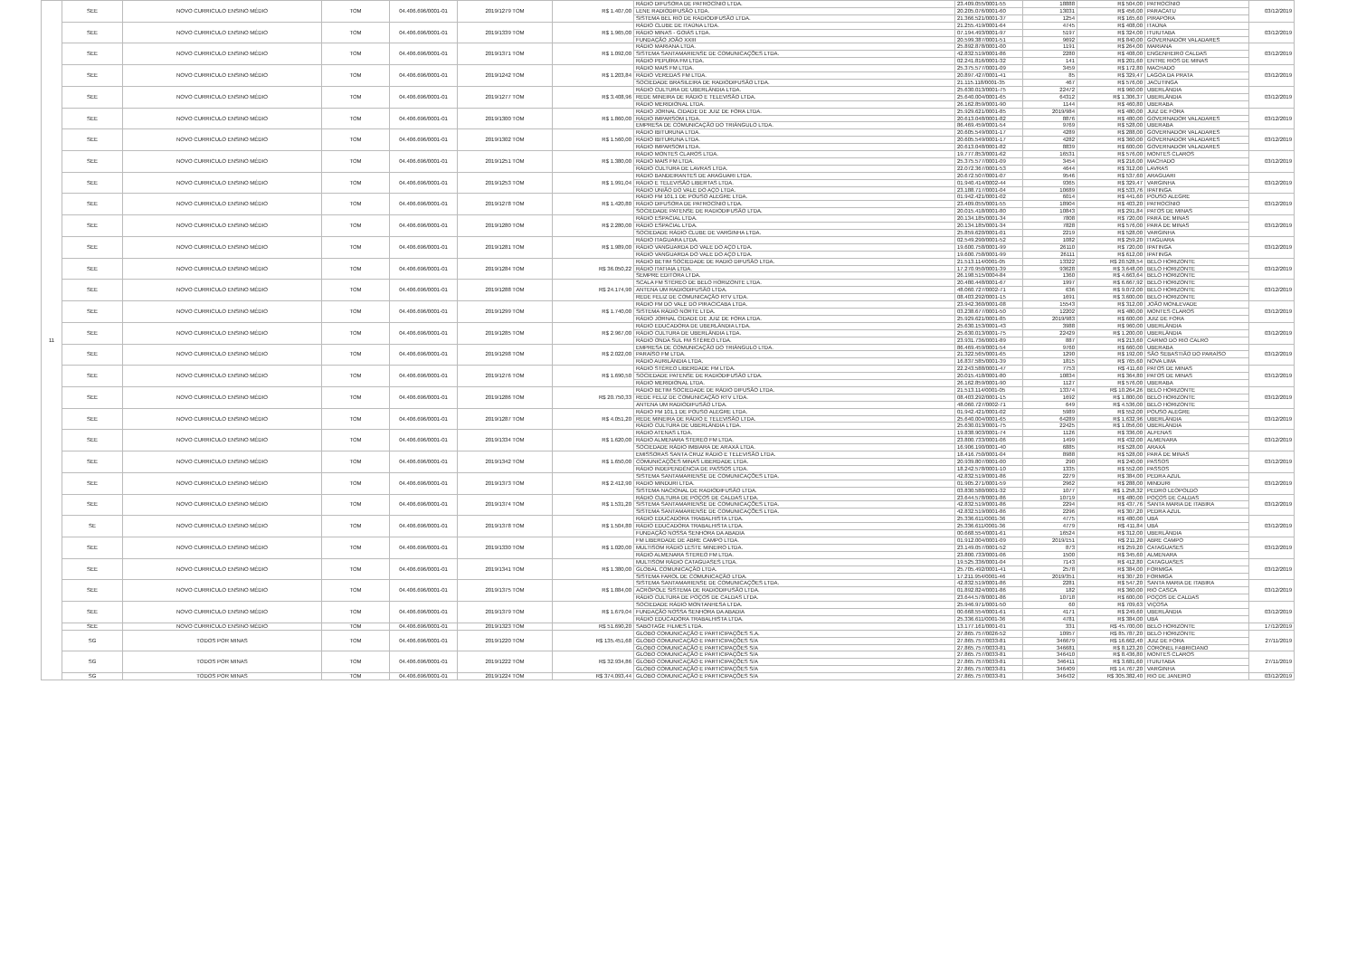| 11 | SEE | NOVO CURRICULO ENSINO MÉDIO | TOM | 04.406.696/0001-01 | 2019/1279 TOM | R$ 1.407,00 | RÁDIO DIFUSORA DE PATROCÍNIO LTDA. | 23.409.055/0001-55 | 18888 | R$ 504,00 | PATROCÍNIO | 03/12/2019 |
| | | | | | | | LENE RADIODIFUSÃO LTDA. | 20.205.076/0001-60 | 13031 | R$ 456,00 | PARACATU | |
| | | | | | | | SISTEMA BEL RIO DE RADIODIFUSÃO LTDA. | 21.366.521/0001-37 | 1254 | R$ 165,60 | PIRAPORA | |
| | SEE | NOVO CURRICULO ENSINO MÉDIO | TOM | 04.406.696/0001-01 | 2019/1339 TOM | R$ 1.965,00 | RÁDIO CLUBE DE ITAÚNA LTDA. | 21.255.419/0001-64 | 4745 | R$ 408,00 | ITAÚNA | 03/12/2019 |
| | | | | | | | RÁDIO MINAS - GOIÁS LTDA. | 07.194.493/0001-97 | 5197 | R$ 324,00 | ITUIUTABA | |
| | | | | | | | FUNDAÇÃO JOÃO XXIII | 20.599.387/0001-51 | 9692 | R$ 840,00 | GOVERNADOR VALADARES | |
| | SEE | NOVO CURRICULO ENSINO MÉDIO | TOM | 04.406.696/0001-01 | 2019/1371 TOM | R$ 1.092,00 | RÁDIO MARIANA LTDA. | 25.892.878/0001-00 | 1191 | R$ 264,00 | MARIANA | 03/12/2019 |
| | | | | | | | SISTEMA SANTAMARIENSE DE COMUNICAÇÕES LTDA. | 42.832.519/0001-86 | 2280 | R$ 408,00 | ENGENHEIRO CALDAS | |
| | | | | | | | RÁDIO PEPUÍRA FM LTDA. | 02.241.816/0001-32 | 141 | R$ 201,60 | ENTRE RIOS DE MINAS | |
| | SEE | NOVO CURRICULO ENSINO MÉDIO | TOM | 04.406.696/0001-01 | 2019/1242 TOM | R$ 1.203,84 | RÁDIO MAIS FM LTDA. | 25.375.577/0001-09 | 3459 | R$ 172,80 | MACHADO | 03/12/2019 |
| | | | | | | | RÁDIO VEREDAS FM LTDA. | 20.897.427/0001-41 | 85 | R$ 329,47 | LAGOA DA PRATA | |
| | | | | | | | SOCIEDADE BRASILEIRA DE RADIODIFUSÃO LTDA. | 21.115.118/0001-35 | 467 | R$ 576,00 | JACUTINGA | |
| | SEE | NOVO CURRICULO ENSINO MÉDIO | TOM | 04.406.696/0001-01 | 2019/1277 TOM | R$ 3.408,96 | RÁDIO CULTURA DE UBERLÂNDIA LTDA. | 25.630.013/0001-75 | 22472 | R$ 960,00 | UBERLÂNDIA | 03/12/2019 |
| | | | | | | | REDE MINEIRA DE RÁDIO E TELEVISÃO LTDA. | 25.640.004/0001-65 | 64312 | R$ 1.306,37 | UBERLÂNDIA | |
| | | | | | | | RÁDIO MERIDIONAL LTDA. | 26.162.859/0001-90 | 1144 | R$ 460,80 | UBERABA | |
| | SEE | NOVO CURRICULO ENSINO MÉDIO | TOM | 04.406.696/0001-01 | 2019/1300 TOM | R$ 1.860,00 | RÁDIO JORNAL CIDADE DE JUIZ DE FORA LTDA. | 25.929.621/0001-85 | 2019/984 | R$ 480,00 | JUIZ DE FORA | 03/12/2019 |
| | | | | | | | RÁDIO IMPARSOM LTDA. | 20.613.048/0001-82 | 8876 | R$ 480,00 | GOVERNADOR VALADARES | |
| | | | | | | | EMPRESA DE COMUNICAÇÃO DO TRIÂNGULO LTDA. | 86.469.459/0001-54 | 9769 | R$ 528,00 | UBERABA | |
| | SEE | NOVO CURRICULO ENSINO MÉDIO | TOM | 04.406.696/0001-01 | 2019/1302 TOM | R$ 1.560,00 | RÁDIO IBITURUNA LTDA. | 20.605.549/0001-17 | 4289 | R$ 288,00 | GOVERNADOR VALADARES | 03/12/2019 |
| | | | | | | | RÁDIO IBITURUNA LTDA. | 20.605.549/0001-17 | 4282 | R$ 360,00 | GOVERNADOR VALADARES | |
| | | | | | | | RÁDIO IMPARSOM LTDA. | 20.613.048/0001-82 | 8839 | R$ 600,00 | GOVERNADOR VALADARES | |
| | SEE | NOVO CURRICULO ENSINO MÉDIO | TOM | 04.406.696/0001-01 | 2019/1251 TOM | R$ 1.380,00 | RÁDIO MONTES CLAROS LTDA. | 19.777.853/0001-62 | 16531 | R$ 576,00 | MONTES CLAROS | 03/12/2019 |
| | | | | | | | RÁDIO MAIS FM LTDA. | 25.375.577/0001-09 | 3454 | R$ 216,00 | MACHADO | |
| | | | | | | | RÁDIO CULTURA DE LAVRAS LTDA. | 22.072.367/0001-53 | 4644 | R$ 312,00 | LAVRAS | |
| | SEE | NOVO CURRICULO ENSINO MÉDIO | TOM | 04.406.696/0001-01 | 2019/1253 TOM | R$ 1.991,04 | RÁDIO BANDEIRANTES DE ARAGUARI LTDA. | 20.672.507/0001-07 | 9546 | R$ 537,60 | ARAGUARI | 03/12/2019 |
| | | | | | | | RÁDIO E TELEVISÃO LIBERTAS LTDA. | 01.940.414/0002-44 | 9365 | R$ 329,47 | VARGINHA | |
| | | | | | | | RÁDIO UNIÃO DO VALE DO AÇO LTDA. | 23.188.717/0001-04 | 10689 | R$ 533,76 | IPATINGA | |
| | SEE | NOVO CURRICULO ENSINO MÉDIO | TOM | 04.406.696/0001-01 | 2019/1278 TOM | R$ 1.420,80 | RÁDIO FM 101,1 DE POUSO ALEGRE LTDA. | 01.942.421/0001-02 | 6014 | R$ 441,60 | POUSO ALEGRE | 03/12/2019 |
| | | | | | | | RÁDIO DIFUSORA DE PATROCÍNIO LTDA. | 23.409.055/0001-55 | 18904 | R$ 403,20 | PATROCÍNIO | |
| | | | | | | | SOCIEDADE PATENSE DE RADIODIFUSÃO LTDA. | 20.015.418/0001-80 | 10843 | R$ 291,84 | PATOS DE MINAS | |
| | SEE | NOVO CURRICULO ENSINO MÉDIO | TOM | 04.406.696/0001-01 | 2019/1280 TOM | R$ 2.280,00 | RÁDIO ESPACIAL LTDA. | 20.134.185/0001-34 | 7808 | R$ 720,00 | PARÁ DE MINAS | 03/12/2019 |
| | | | | | | | RÁDIO ESPACIAL LTDA. | 20.134.185/0001-34 | 7828 | R$ 576,00 | PARÁ DE MINAS | |
| | | | | | | | SOCIEDADE RÁDIO CLUBE DE VARGINHA LTDA. | 25.859.620/0001-01 | 2219 | R$ 528,00 | VARGINHA | |
| | SEE | NOVO CURRICULO ENSINO MÉDIO | TOM | 04.406.696/0001-01 | 2019/1281 TOM | R$ 1.989,00 | RÁDIO ITAGUARA LTDA. | 02.549.290/0001-52 | 1082 | R$ 259,20 | ITAGUARA | 03/12/2019 |
| | | | | | | | RÁDIO VANGUARDA DO VALE DO AÇO LTDA. | 19.600.758/0001-99 | 26110 | R$ 720,00 | IPATINGA | |
| | | | | | | | RÁDIO VANGUARDA DO VALE DO AÇO LTDA. | 19.600.758/0001-99 | 26111 | R$ 612,00 | IPATINGA | |
| | SEE | NOVO CURRICULO ENSINO MÉDIO | TOM | 04.406.696/0001-01 | 2019/1284 TOM | R$ 36.050,22 | RÁDIO BETIM SOCIEDADE DE RADIO DIFUSÃO LTDA. | 21.513.114/0001-05 | 13322 | R$ 20.528,54 | BELO HORIZONTE | 03/12/2019 |
| | | | | | | | RÁDIO ITATIAIA LTDA. | 17.270.950/0001-39 | 93628 | R$ 3.648,00 | BELO HORIZONTE | |
| | | | | | | | SEMPRE EDITORA LTDA. | 26.198.515/0004-84 | 1360 | R$ 4.663,64 | BELO HORIZONTE | |
| | SEE | NOVO CURRICULO ENSINO MÉDIO | TOM | 04.406.696/0001-01 | 2019/1288 TOM | R$ 24.174,90 | SCALA FM STÉREO DE BELO HORIZONTE LTDA. | 20.480.448/0001-67 | 1997 | R$ 6.667,92 | BELO HORIZONTE | 03/12/2019 |
| | | | | | | | ANTENA UM RADIODIFUSÃO LTDA. | 48.060.727/0002-71 | 636 | R$ 9.072,00 | BELO HORIZONTE | |
| | | | | | | | REDE FELIZ DE COMUNICAÇÃO RTV LTDA. | 08.403.292/0001-15 | 1691 | R$ 3.600,00 | BELO HORIZONTE | |
| | SEE | NOVO CURRICULO ENSINO MÉDIO | TOM | 04.406.696/0001-01 | 2019/1299 TOM | R$ 1.740,00 | RÁDIO FM DO VALE DO PIRACICABA LTDA. | 23.942.360/0001-08 | 15543 | R$ 312,00 | JOÃO MONLEVADE | 03/12/2019 |
| | | | | | | | SISTEMA RÁDIO NORTE LTDA. | 03.238.677/0001-50 | 12202 | R$ 480,00 | MONTES CLAROS | |
| | | | | | | | RÁDIO JORNAL CIDADE DE JUIZ DE FORA LTDA. | 25.929.621/0001-85 | 2019/983 | R$ 600,00 | JUIZ DE FORA | |
| | SEE | NOVO CURRICULO ENSINO MÉDIO | TOM | 04.406.696/0001-01 | 2019/1285 TOM | R$ 2.967,00 | RÁDIO EDUCADORA DE UBERLÂNDIA LTDA. | 25.630.153/0001-43 | 3988 | R$ 960,00 | UBERLÂNDIA | 03/12/2019 |
| | | | | | | | RÁDIO CULTURA DE UBERLÂNDIA LTDA. | 25.630.013/0001-75 | 22429 | R$ 1.200,00 | UBERLÂNDIA | |
| | | | | | | | RÁDIO ONDA SUL FM STÉREO LTDA. | 23.931.736/0001-89 | 887 | R$ 213,60 | CARMO DO RIO CALRO | |
| | SEE | NOVO CURRICULO ENSINO MÉDIO | TOM | 04.406.696/0001-01 | 2019/1298 TOM | R$ 2.022,00 | EMPRESA DE COMUNICAÇÃO DO TRIÂNGULO LTDA. | 86.469.459/0001-54 | 9760 | R$ 660,00 | UBERABA | 03/12/2019 |
| | | | | | | | PARAÍSO FM LTDA. | 21.322.565/0001-65 | 1290 | R$ 192,00 | SÃO SEBASTIÃO DO PARAÍSO | |
| | | | | | | | RÁDIO AURILÂNDIA LTDA. | 16.837.585/0001-39 | 1815 | R$ 765,60 | NOVA LIMA | |
| | SEE | NOVO CURRICULO ENSINO MÉDIO | TOM | 04.406.696/0001-01 | 2019/1276 TOM | R$ 1.690,50 | RÁDIO STÉREO LIBERDADE FM LTDA. | 22.243.588/0001-47 | 7753 | R$ 411,60 | PATOS DE MINAS | 03/12/2019 |
| | | | | | | | SOCIEDADE PATENSE DE RADIODIFUSÃO LTDA. | 20.015.418/0001-80 | 10834 | R$ 364,80 | PATOS DE MINAS | |
| | | | | | | | RÁDIO MERIDIONAL LTDA. | 26.162.859/0001-90 | 1127 | R$ 576,00 | UBERABA | |
| | SEE | NOVO CURRICULO ENSINO MÉDIO | TOM | 04.406.696/0001-01 | 2019/1286 TOM | R$ 20.750,33 | RÁDIO BETIM SOCIEDADE DE RÁDIO DIFUSÃO LTDA. | 21.513.114/0001-05 | 13374 | R$ 10.264,26 | BELO HORIZONTE | 03/12/2019 |
| | | | | | | | REDE FELIZ DE COMUNICAÇÃO RTV LTDA. | 08.403.292/0001-15 | 1692 | R$ 1.800,00 | BELO HORIZONTE | |
| | | | | | | | ANTENA UM RADIODIFUSÃO LTDA. | 48.060.727/0002-71 | 649 | R$ 4.536,00 | BELO HORIZONTE | |
| | SEE | NOVO CURRICULO ENSINO MÉDIO | TOM | 04.406.696/0001-01 | 2019/1287 TOM | R$ 4.051,20 | RÁDIO FM 101,1 DE POUSO ALEGRE LTDA. | 01.942.421/0001-02 | 5989 | R$ 552,00 | POUSO ALEGRE | 03/12/2019 |
| | | | | | | | REDE MINEIRA DE RÁDIO E TELEVISÃO LTDA. | 25.640.004/0001-65 | 64289 | R$ 1.632,96 | UBERLÂNDIA | |
| | | | | | | | RÁDIO CULTURA DE UBERLÂNDIA LTDA. | 25.630.013/0001-75 | 22425 | R$ 1.056,00 | UBERLÂNDIA | |
| | SEE | NOVO CURRICULO ENSINO MÉDIO | TOM | 04.406.696/0001-01 | 2019/1334 TOM | R$ 1.620,00 | RÁDIO ATENAS LTDA. | 19.838.903/0001-74 | 1126 | R$ 336,00 | ALFENAS | 03/12/2019 |
| | | | | | | | RÁDIO ALMENARA STEREO FM LTDA. | 23.800.733/0001-06 | 1499 | R$ 432,00 | ALMENARA | |
| | | | | | | | SOCIEDADE RÁDIO IMBIARA DE ARAXÁ LTDA. | 16.906.190/0001-40 | 6885 | R$ 528,00 | ARAXÁ | |
| | SEE | NOVO CURRICULO ENSINO MÉDIO | TOM | 04.406.696/0001-01 | 2019/1342 TOM | R$ 1.650,00 | EMISSORAS SANTA CRUZ RÁDIO E TELEVISÃO LTDA. | 18.416.750/0001-04 | 8988 | R$ 528,00 | PARÁ DE MINAS | 03/12/2019 |
| | | | | | | | COMUNICAÇÕES MINAS LIBERDADE LTDA. | 20.939.807/0001-00 | 290 | R$ 240,00 | PASSOS | |
| | | | | | | | RÁDIO INDEPENDÊNCIA DE PASSOS LTDA. | 18.242.578/0001-10 | 1335 | R$ 552,00 | PASSOS | |
| | SEE | NOVO CURRICULO ENSINO MÉDIO | TOM | 04.406.696/0001-01 | 2019/1373 TOM | R$ 2.412,90 | SISTEMA SANTAMARIENSE DE COMUNICAÇÕES LTDA. | 42.832.519/0001-86 | 2279 | R$ 384,00 | PEDRA AZUL | 03/12/2019 |
| | | | | | | | RADIO MINDURI LTDA. | 01.905.271/0001-59 | 2962 | R$ 288,00 | MINDURI | |
| | | | | | | | SISTEMA NACIONAL DE RADIODIFUSÃO LTDA. | 03.830.580/0001-32 | 1077 | R$ 1.258,32 | PEDRO LEOPOLDO | |
| | SEE | NOVO CURRICULO ENSINO MÉDIO | TOM | 04.406.696/0001-01 | 2019/1374 TOM | R$ 1.531,20 | RÁDIO CULTURA DE POÇOS DE CALDAS LTDA. | 23.644.578/0001-86 | 10719 | R$ 480,00 | POÇOS DE CALDAS | 03/12/2019 |
| | | | | | | | SISTEMA SANTAMARIENSE DE COMUNICAÇÕES LTDA. | 42.832.519/0001-86 | 2294 | R$ 437,76 | SANTA MARIA DE ITABIRA | |
| | | | | | | | SISTEMA SANTAMARIENSE DE COMUNICAÇÕES LTDA. | 42.832.519/0001-86 | 2296 | R$ 307,20 | PEDRA AZUL | |
| | SE | NOVO CURRICULO ENSINO MÉDIO | TOM | 04.406.696/0001-01 | 2019/1378 TOM | R$ 1.504,80 | RÁDIO EDUCADORA TRABALHISTA LTDA. | 25.336.611/0001-36 | 4775 | R$ 480,00 | UBÁ | 03/12/2019 |
| | | | | | | | RÁDIO EDUCADORA TRABALHISTA LTDA. | 25.336.611/0001-36 | 4779 | R$ 411,84 | UBÁ | |
| | | | | | | | FUNDAÇÃO NOSSA SENHORA DA ABADIA | 00.668.554/0001-61 | 16524 | R$ 312,00 | UBERLÂNDIA | |
| | SEE | NOVO CURRICULO ENSINO MÉDIO | TOM | 04.406.696/0001-01 | 2019/1330 TOM | R$ 1.020,00 | FM LIBERDADE DE ABRE CAMPO LTDA. | 01.912.004/0001-09 | 2019/151 | R$ 211,20 | ABRE CAMPO | 03/12/2019 |
| | | | | | | | MULTISOM RÁDIO LESTE MINEIRO LTDA. | 23.149.057/0001-52 | 873 | R$ 259,20 | CATAGUASES | |
| | | | | | | | RÁDIO ALMENARA STEREO FM LTDA. | 23.800.733/0001-06 | 1500 | R$ 345,60 | ALMENARA | |
| | SEE | NOVO CURRICULO ENSINO MÉDIO | TOM | 04.406.696/0001-01 | 2019/1341 TOM | R$ 1.380,00 | MULTISOM RÁDIO CATAGUASES LTDA. | 19.525.336/0001-04 | 7143 | R$ 412,80 | CATAGUASES | 03/12/2019 |
| | | | | | | | GLOBAL COMUNICAÇÃO LTDA. | 25.705.492/0001-41 | 2578 | R$ 384,00 | FORMIGA | |
| | | | | | | | SISTEMA FAROL DE COMUNICAÇÃO LTDA. | 17.211.954/0001-46 | 2019/351 | R$ 307,20 | FORMIGA | |
| | SEE | NOVO CURRICULO ENSINO MÉDIO | TOM | 04.406.696/0001-01 | 2019/1375 TOM | R$ 1.884,00 | SISTEMA SANTAMARIENSE DE COMUNICAÇÕES LTDA. | 42.832.519/0001-86 | 2281 | R$ 547,20 | SANTA MARIA DE ITABIRA | 03/12/2019 |
| | | | | | | | ACRÓPOLE SISTEMA DE RADIODIFUSÃO LTDA. | 01.892.824/0001-86 | 182 | R$ 360,00 | RIO CASCA | |
| | | | | | | | RÁDIO CULTURA DE POÇOS DE CALDAS LTDA. | 23.644.578/0001-86 | 10718 | R$ 600,00 | POÇOS DE CALDAS | |
| | SEE | NOVO CURRICULO ENSINO MÉDIO | TOM | 04.406.696/0001-01 | 2019/1379 TOM | R$ 1.679,04 | SOCIEDADE RÁDIO MONTANHESA LTDA. | 25.946.971/0001-50 | 60 | R$ 709,63 | VIÇOSA | 03/12/2019 |
| | | | | | | | FUNDAÇÃO NOSSA SENHORA DA ABADIA | 00.668.554/0001-61 | 4171 | R$ 249,60 | UBERLÂNDIA | |
| | | | | | | | RÁDIO EDUCADORA TRABALHISTA LTDA. | 25.336.611/0001-36 | 4781 | R$ 384,00 | UBÁ | |
| | SEE | NOVO CURRICULO ENSINO MÉDIO | TOM | 04.406.696/0001-01 | 2019/1323 TOM | R$ 51.690,20 | SABOTAGE FILMES LTDA. | 13.177.161/0001-01 | 331 | R$ 45.700,00 | BELO HORIZONTE | 17/12/2019 |
| | SG | TODOS POR MINAS | TOM | 04.406.696/0001-01 | 2019/1220 TOM | R$ 135.451,68 | GLOBO COMUNICAÇÃO E PARTICIPAÇÕES S.A. | 27.865.757/0026-52 | 10957 | R$ 85.787,20 | BELO HORIZONTE | 27/11/2019 |
| | | | | | | | GLOBO COMUNICAÇÃO E PARTICIPAÇÕES S/A | 27.865.757/0033-81 | 346679 | R$ 16.662,40 | JUIZ DE FORA | |
| | | | | | | | GLOBO COMUNICAÇÃO E PARTICIPAÇÕES S/A | 27.865.757/0033-81 | 346681 | R$ 8.123,20 | CORONEL FABRICIANO | |
| | SG | TODOS POR MINAS | TOM | 04.406.696/0001-01 | 2019/1222 TOM | R$ 32.934,86 | GLOBO COMUNICAÇÃO E PARTICIPAÇÕES S/A | 27.865.757/0033-81 | 346410 | R$ 8.436,80 | MONTES CLAROS | 27/11/2019 |
| | | | | | | | GLOBO COMUNICAÇÃO E PARTICIPAÇÕES S/A | 27.865.757/0033-81 | 346411 | R$ 3.681,60 | ITUIUTABA | |
| | | | | | | | GLOBO COMUNICAÇÃO E PARTICIPAÇÕES S/A | 27.865.757/0033-81 | 346409 | R$ 14.767,20 | VARGINHA | |
| | SG | TODOS POR MINAS | TOM | 04.406.696/0001-01 | 2019/1224 TOM | R$ 374.093,44 | GLOBO COMUNICAÇÃO E PARTICIPAÇÕES S/A | 27.865.757/0033-81 | 346432 | R$ 305.382,40 | RIO DE JANEIRO | 03/12/2019 |